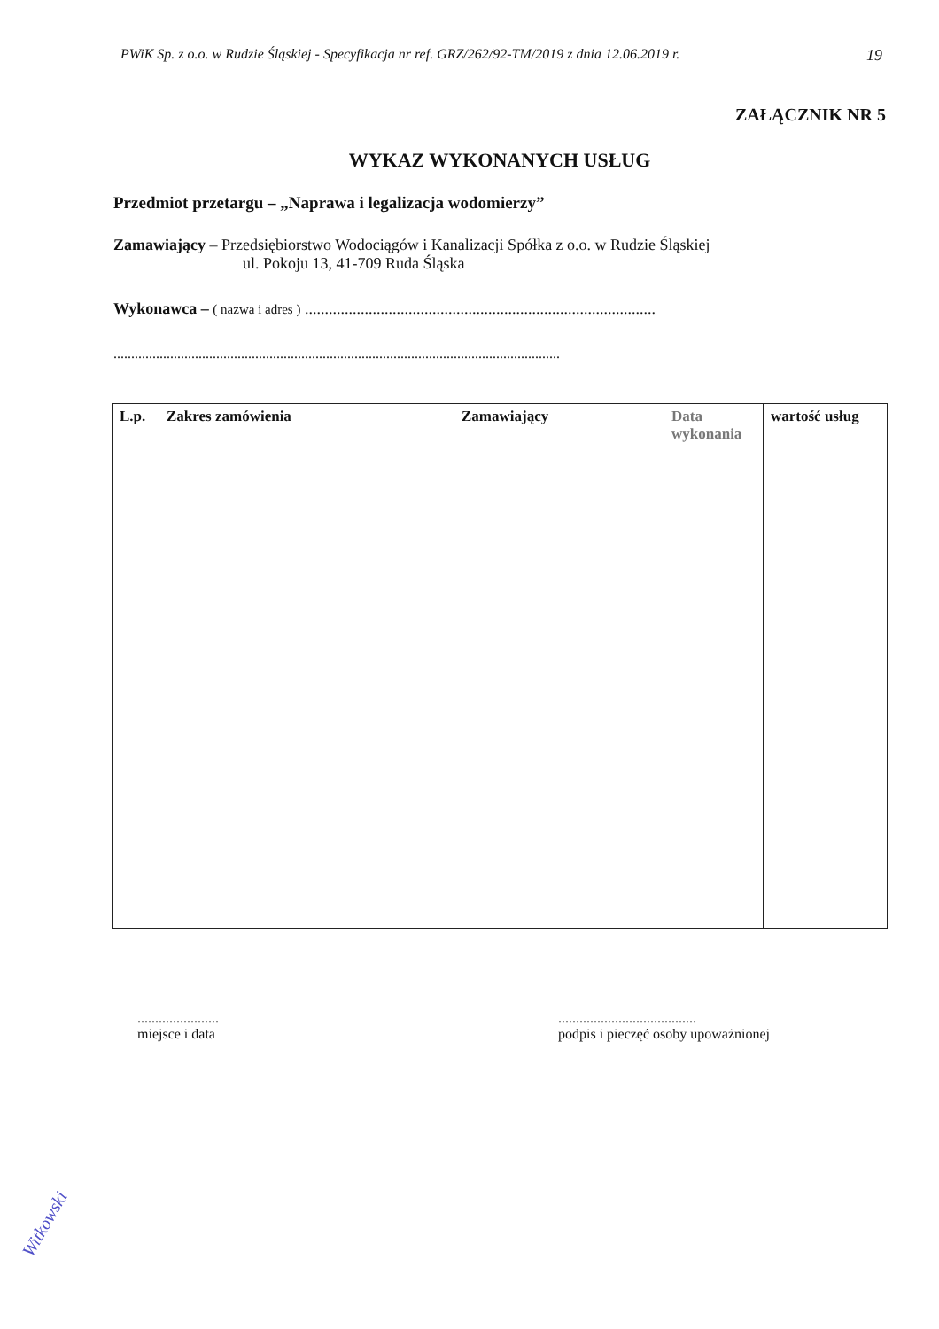PWiK Sp. z o.o. w Rudzie Śląskiej - Specyfikacja nr ref. GRZ/262/92-TM/2019 z dnia 12.06.2019 r. 19
ZAŁĄCZNIK NR 5
WYKAZ WYKONANYCH USŁUG
Przedmiot przetargu – „Naprawa i legalizacja wodomierzy”
Zamawiający – Przedsiębiorstwo Wodociągów i Kanalizacji Spółka z o.o. w Rudzie Śląskiej
ul. Pokoju 13, 41-709 Ruda Śląska
Wykonawca – ( nazwa i adres ) ........................................................................................
..............................................................................................................................
| L.p. | Zakres zamówienia | Zamawiający | Data wykonania | wartość usług |
| --- | --- | --- | --- | --- |
.......................
miejsce i data
.......................................
podpis i pieczęć osoby upoważnionej
Witkowski